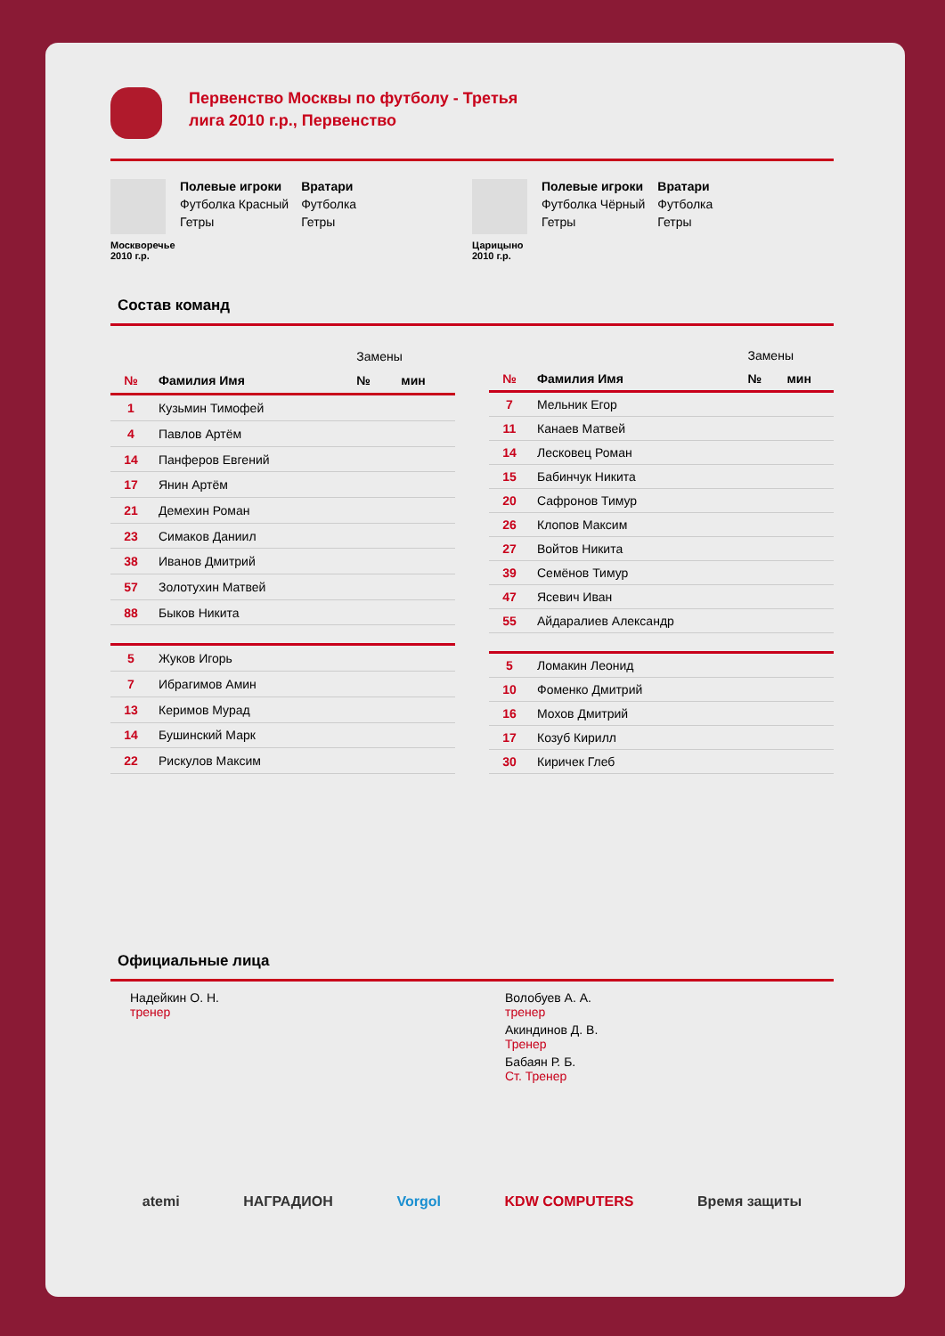Первенство Москвы по футболу - Третья лига 2010 г.р., Первенство
Москворечье 2010 г.р.
Полевые игроки
Футболка Красный
Гетры
Вратари
Футболка
Гетры
Царицыно 2010 г.р.
Полевые игроки
Футболка Чёрный
Гетры
Вратари
Футболка
Гетры
Состав команд
| | | Замены | |
| № | Фамилия Имя | № | мин |
| 1 | Кузьмин Тимофей | | |
| 4 | Павлов Артём | | |
| 14 | Панферов Евгений | | |
| 17 | Янин Артём | | |
| 21 | Демехин Роман | | |
| 23 | Симаков Даниил | | |
| 38 | Иванов Дмитрий | | |
| 57 | Золотухин Матвей | | |
| 88 | Быков Никита | | |
| 5 | Жуков Игорь | | |
| 7 | Ибрагимов Амин | | |
| 13 | Керимов Мурад | | |
| 14 | Бушинский Марк | | |
| 22 | Рискулов Максим | | |
| | | Замены | |
| № | Фамилия Имя | № | мин |
| 7 | Мельник Егор | | |
| 11 | Канаев Матвей | | |
| 14 | Лесковец Роман | | |
| 15 | Бабинчук Никита | | |
| 20 | Сафронов Тимур | | |
| 26 | Клопов Максим | | |
| 27 | Войтов Никита | | |
| 39 | Семёнов Тимур | | |
| 47 | Ясевич Иван | | |
| 55 | Айдаралиев Александр | | |
| 5 | Ломакин Леонид | | |
| 10 | Фоменко Дмитрий | | |
| 16 | Мохов Дмитрий | | |
| 17 | Козуб Кирилл | | |
| 30 | Киричек Глеб | | |
Официальные лица
Надейкин О. Н.
тренер
Волобуев А. А.
тренер
Акиндинов Д. В.
Тренер
Бабаян Р. Б.
Ст. Тренер
atemi НАГРАДИОН Vorgol KDW COMPUTERS Время защиты